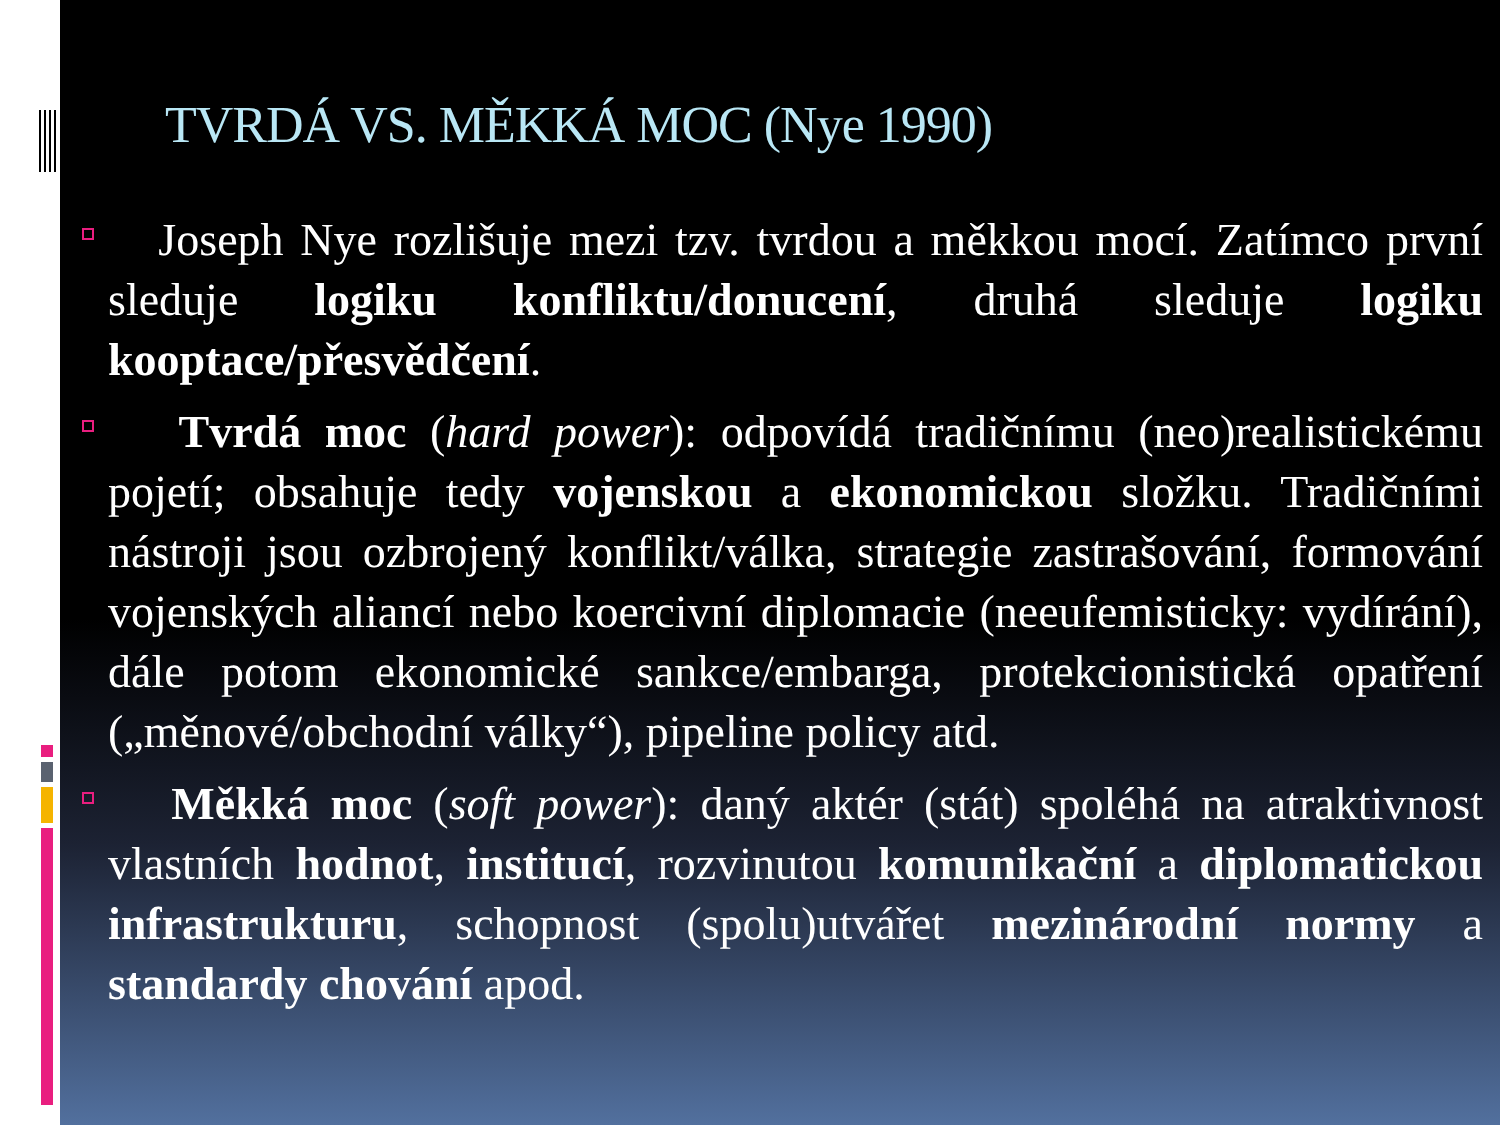TVRDÁ VS. MĚKKÁ MOC (Nye 1990)
Joseph Nye rozlišuje mezi tzv. tvrdou a měkkou mocí. Zatímco první sleduje logiku konfliktu/donucení, druhá sleduje logiku kooptace/přesvědčení.
Tvrdá moc (hard power): odpovídá tradičnímu (neo)realistickému pojetí; obsahuje tedy vojenskou a ekonomickou složku. Tradičními nástroji jsou ozbrojený konflikt/válka, strategie zastrašování, formování vojenských aliancí nebo koercivní diplomacie (neeufemisticky: vydírání), dále potom ekonomické sankce/embarga, protekcionistická opatření („měnové/obchodní války“), pipeline policy atd.
Měkká moc (soft power): daný aktér (stát) spoléhá na atraktivnost vlastních hodnot, institucí, rozvinutou komunikační a diplomatickou infrastrukturu, schopnost (spolu)utvářet mezinárodní normy a standardy chování apod.